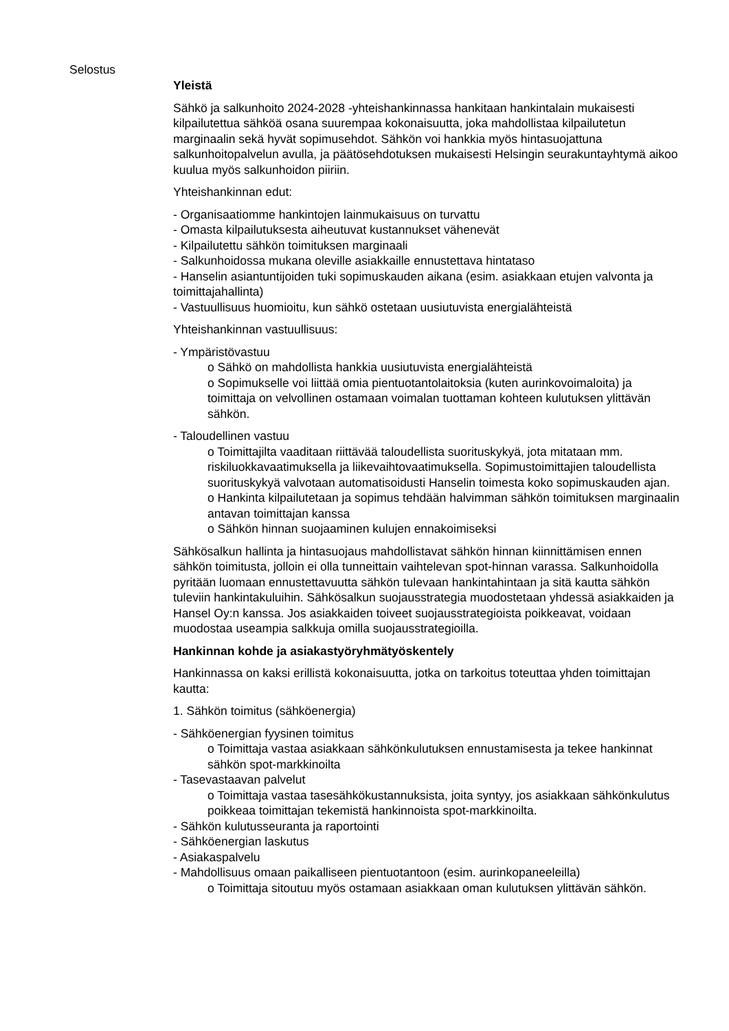Selostus
Yleistä
Sähkö ja salkunhoito 2024-2028 -yhteishankinnassa hankitaan hankintalain mukaisesti kilpailutettua sähköä osana suurempaa kokonaisuutta, joka mahdollistaa kilpailutetun marginaalin sekä hyvät sopimusehdot. Sähkön voi hankkia myös hintasuojattuna salkunhoitopalvelun avulla, ja päätösehdotuksen mukaisesti Helsingin seurakuntayhtymä aikoo kuulua myös salkunhoidon piiriin.
Yhteishankinnan edut:
- Organisaatiomme hankintojen lainmukaisuus on turvattu
- Omasta kilpailutuksesta aiheutuvat kustannukset vähenevät
- Kilpailutettu sähkön toimituksen marginaali
- Salkunhoidossa mukana oleville asiakkaille ennustettava hintataso
- Hanselin asiantuntijoiden tuki sopimuskauden aikana (esim. asiakkaan etujen valvonta ja toimittajahallinta)
- Vastuullisuus huomioitu, kun sähkö ostetaan uusiutuvista energialähteistä
Yhteishankinnan vastuullisuus:
- Ympäristövastuu
o Sähkö on mahdollista hankkia uusiutuvista energialähteistä
o Sopimukselle voi liittää omia pientuotantolaitoksia (kuten aurinkovoimaloita) ja toimittaja on velvollinen ostamaan voimalan tuottaman kohteen kulutuksen ylittävän sähkön.
- Taloudellinen vastuu
o Toimittajilta vaaditaan riittävää taloudellista suorituskykyä, jota mitataan mm. riskiluokkavaatimuksella ja liikevaihtovaatimuksella. Sopimustoimittajien taloudellista suorituskykyä valvotaan automatisoidusti Hanselin toimesta koko sopimuskauden ajan.
o Hankinta kilpailutetaan ja sopimus tehdään halvimman sähkön toimituksen marginaalin antavan toimittajan kanssa
o Sähkön hinnan suojaaminen kulujen ennakoimiseksi
Sähkösalkun hallinta ja hintasuojaus mahdollistavat sähkön hinnan kiinnittämisen ennen sähkön toimitusta, jolloin ei olla tunneittain vaihtelevan spot-hinnan varassa. Salkunhoidolla pyritään luomaan ennustettavuutta sähkön tulevaan hankintahintaan ja sitä kautta sähkön tuleviin hankintakuluihin. Sähkösalkun suojausstrategia muodostetaan yhdessä asiakkaiden ja Hansel Oy:n kanssa. Jos asiakkaiden toiveet suojausstrategioista poikkeavat, voidaan muodostaa useampia salkkuja omilla suojausstrategioilla.
Hankinnan kohde ja asiakastyöryhmätyöskentely
Hankinnassa on kaksi erillistä kokonaisuutta, jotka on tarkoitus toteuttaa yhden toimittajan kautta:
1. Sähkön toimitus (sähköenergia)
- Sähköenergian fyysinen toimitus
o Toimittaja vastaa asiakkaan sähkönkulutuksen ennustamisesta ja tekee hankinnat sähkön spot-markkinoilta
- Tasevastaavan palvelut
o Toimittaja vastaa tasesähkökustannuksista, joita syntyy, jos asiakkaan sähkönkulutus poikkeaa toimittajan tekemistä hankinnoista spot-markkinoilta.
- Sähkön kulutusseuranta ja raportointi
- Sähköenergian laskutus
- Asiakaspalvelu
- Mahdollisuus omaan paikalliseen pientuotantoon (esim. aurinkopaneeleilla)
o Toimittaja sitoutuu myös ostamaan asiakkaan oman kulutuksen ylittävän sähkön.